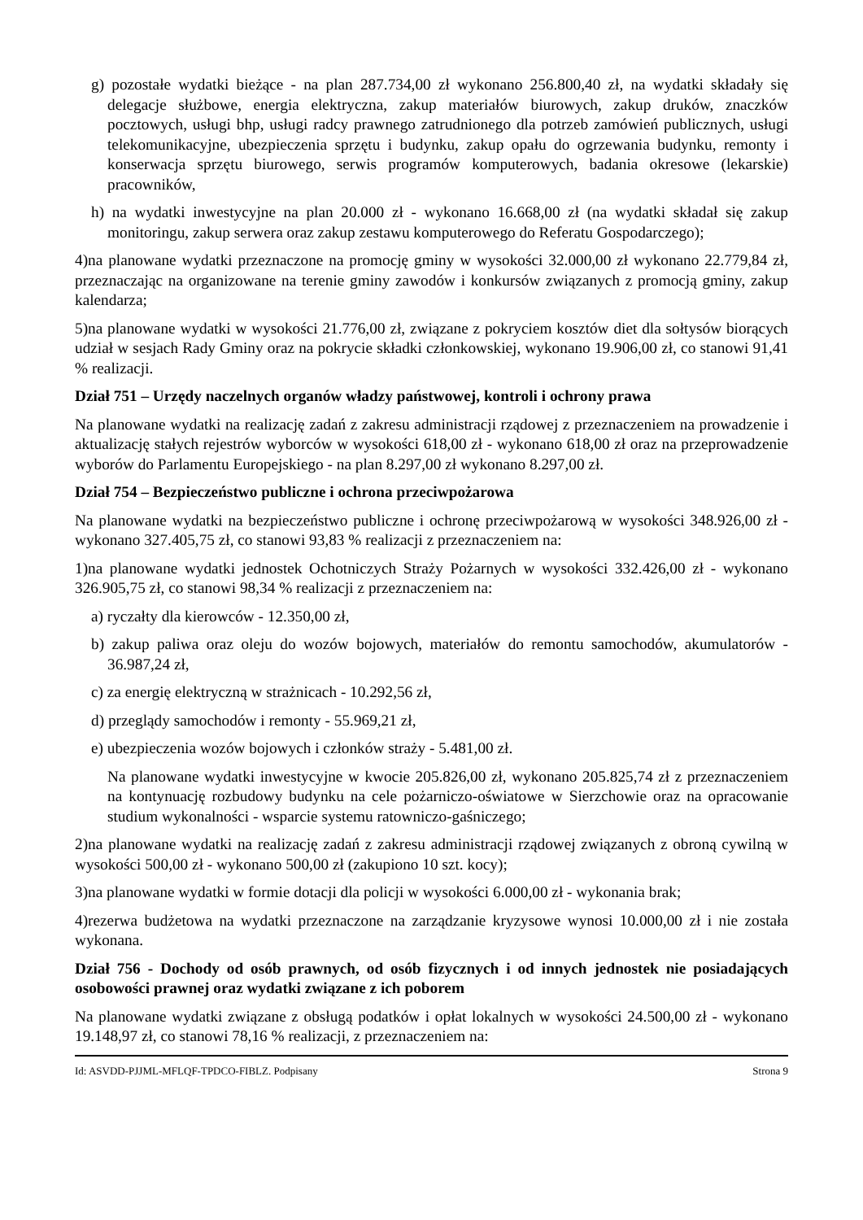g) pozostałe wydatki bieżące - na plan 287.734,00 zł wykonano 256.800,40 zł, na wydatki składały się delegacje służbowe, energia elektryczna, zakup materiałów biurowych, zakup druków, znaczków pocztowych, usługi bhp, usługi radcy prawnego zatrudnionego dla potrzeb zamówień publicznych, usługi telekomunikacyjne, ubezpieczenia sprzętu i budynku, zakup opału do ogrzewania budynku, remonty i konserwacja sprzętu biurowego, serwis programów komputerowych, badania okresowe (lekarskie) pracowników,
h) na wydatki inwestycyjne na plan 20.000 zł - wykonano 16.668,00 zł (na wydatki składał się zakup monitoringu, zakup serwera oraz zakup zestawu komputerowego do Referatu Gospodarczego);
4)na planowane wydatki przeznaczone na promocję gminy w wysokości 32.000,00 zł wykonano 22.779,84 zł, przeznaczając na organizowane na terenie gminy zawodów i konkursów związanych z promocją gminy, zakup kalendarza;
5)na planowane wydatki w wysokości 21.776,00 zł, związane z pokryciem kosztów diet dla sołtysów biorących udział w sesjach Rady Gminy oraz na pokrycie składki członkowskiej, wykonano 19.906,00 zł, co stanowi 91,41 % realizacji.
Dział 751 – Urzędy naczelnych organów władzy państwowej, kontroli i ochrony prawa
Na planowane wydatki na realizację zadań z zakresu administracji rządowej z przeznaczeniem na prowadzenie i aktualizację stałych rejestrów wyborców w wysokości 618,00 zł - wykonano 618,00 zł oraz na przeprowadzenie wyborów do Parlamentu Europejskiego - na plan 8.297,00 zł wykonano 8.297,00 zł.
Dział 754 – Bezpieczeństwo publiczne i ochrona przeciwpożarowa
Na planowane wydatki na bezpieczeństwo publiczne i ochronę przeciwpożarową w wysokości 348.926,00 zł - wykonano 327.405,75 zł, co stanowi 93,83 % realizacji z przeznaczeniem na:
1)na planowane wydatki jednostek Ochotniczych Straży Pożarnych w wysokości 332.426,00 zł - wykonano 326.905,75 zł, co stanowi 98,34 % realizacji z przeznaczeniem na:
a) ryczałty dla kierowców - 12.350,00 zł,
b) zakup paliwa oraz oleju do wozów bojowych, materiałów do remontu samochodów, akumulatorów - 36.987,24 zł,
c) za energię elektryczną w strażnicach - 10.292,56 zł,
d) przeglądy samochodów i remonty - 55.969,21 zł,
e) ubezpieczenia wozów bojowych i członków straży - 5.481,00 zł.
Na planowane wydatki inwestycyjne w kwocie 205.826,00 zł, wykonano 205.825,74 zł z przeznaczeniem na kontynuację rozbudowy budynku na cele pożarniczo-oświatowe w Sierzchowie oraz na opracowanie studium wykonalności - wsparcie systemu ratowniczo-gaśniczego;
2)na planowane wydatki na realizację zadań z zakresu administracji rządowej związanych z obroną cywilną w wysokości 500,00 zł - wykonano 500,00 zł (zakupiono 10 szt. kocy);
3)na planowane wydatki w formie dotacji dla policji w wysokości 6.000,00 zł - wykonania brak;
4)rezerwa budżetowa na wydatki przeznaczone na zarządzanie kryzysowe wynosi 10.000,00 zł i nie została wykonana.
Dział 756 - Dochody od osób prawnych, od osób fizycznych i od innych jednostek nie posiadających osobowości prawnej oraz wydatki związane z ich poborem
Na planowane wydatki związane z obsługą podatków i opłat lokalnych w wysokości 24.500,00 zł - wykonano 19.148,97 zł, co stanowi 78,16 % realizacji, z przeznaczeniem na:
Id: ASVDD-PJJML-MFLQF-TPDCO-FIBLZ. Podpisany Strona 9